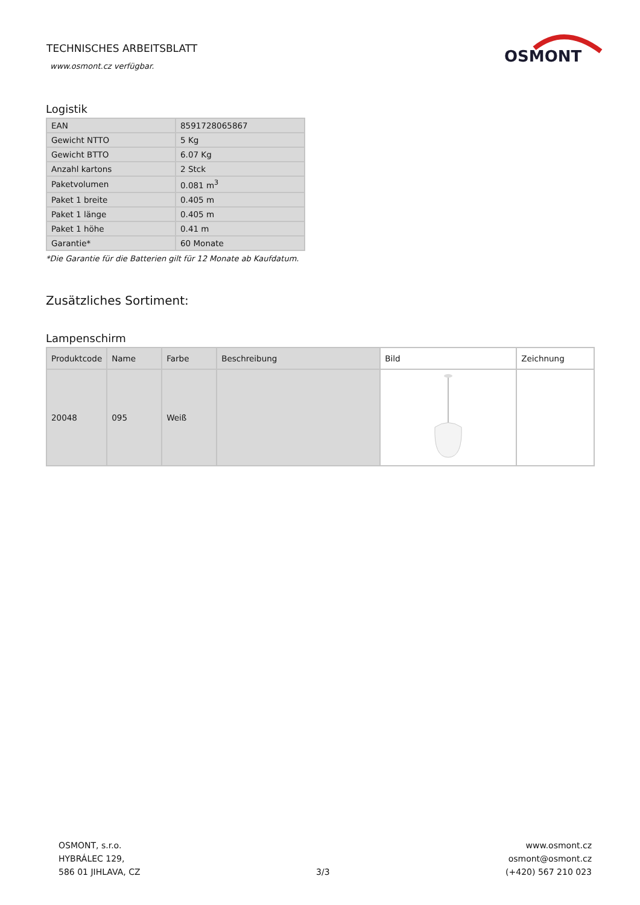TECHNISCHES ARBEITSBLATT
www.osmont.cz verfügbar.
OSMONT
Logistik
| EAN | 8591728065867 |
| Gewicht NTTO | 5 Kg |
| Gewicht BTTO | 6.07 Kg |
| Anzahl kartons | 2 Stck |
| Paketvolumen | 0.081 m<sup>3</sup> |
| Paket 1 breite | 0.405 m |
| Paket 1 länge | 0.405 m |
| Paket 1 höhe | 0.41 m |
| Garantie* | 60 Monate |
*Die Garantie für die Batterien gilt für 12 Monate ab Kaufdatum.
Zusätzliches Sortiment:
Lampenschirm
| Produktcode | Name | Farbe | Beschreibung | Bild | Zeichnung |
| --- | --- | --- | --- | --- | --- |
| 20048 | 095 | Weiß | | | |
OSMONT, s.r.o.
HYBRÁLEC 129,
586 01 JIHLAVA, CZ
3/3
www.osmont.cz
osmont@osmont.cz
(+420) 567 210 023